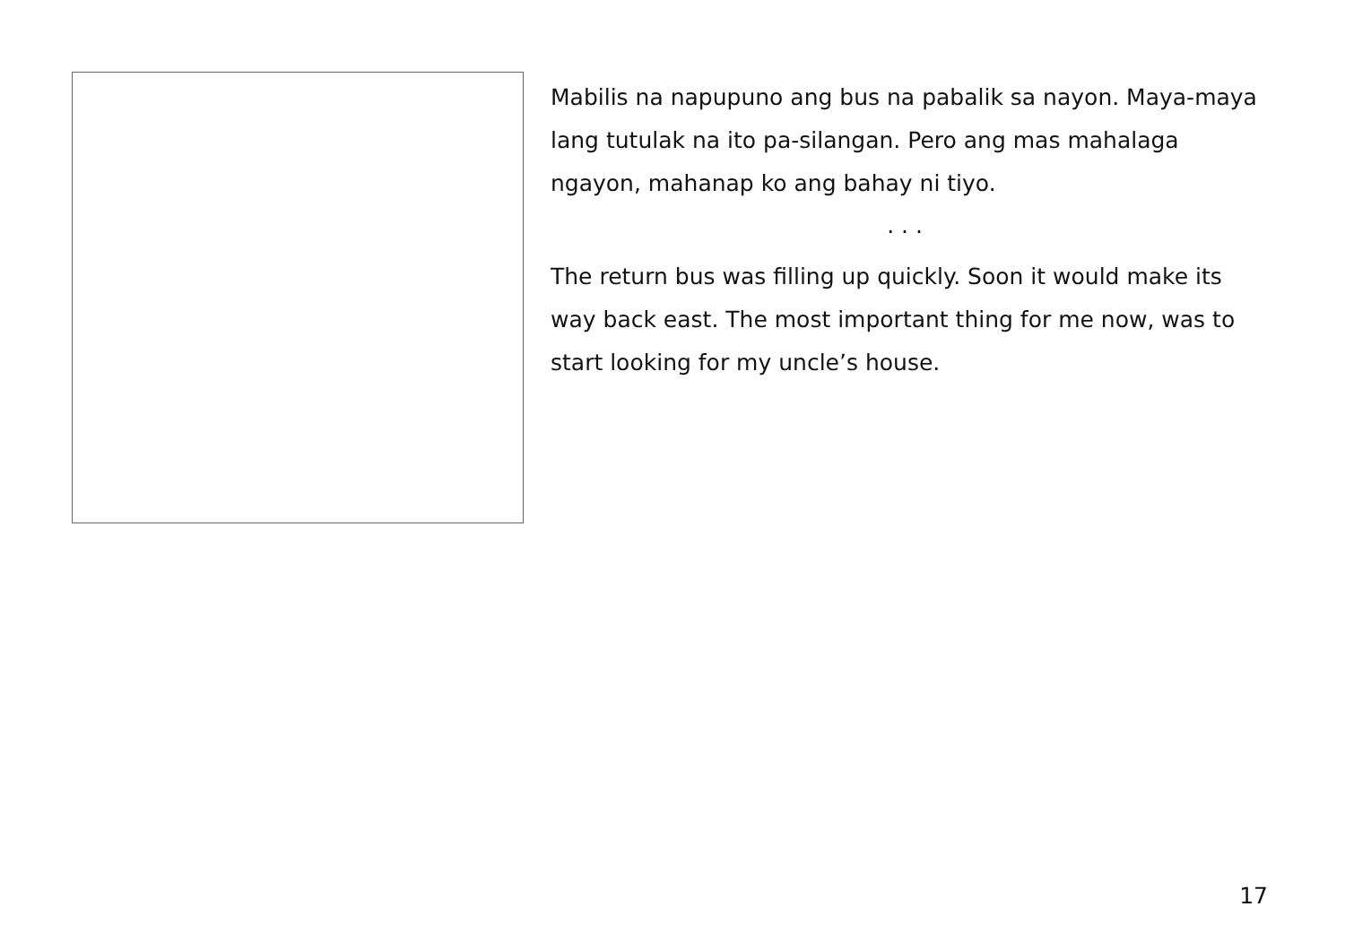Mabilis na napupuno ang bus na pabalik sa nayon. Maya-maya lang tutulak na ito pa-silangan. Pero ang mas mahalaga ngayon, mahanap ko ang bahay ni tiyo.
. . .
The return bus was filling up quickly. Soon it would make its way back east. The most important thing for me now, was to start looking for my uncle’s house.
17